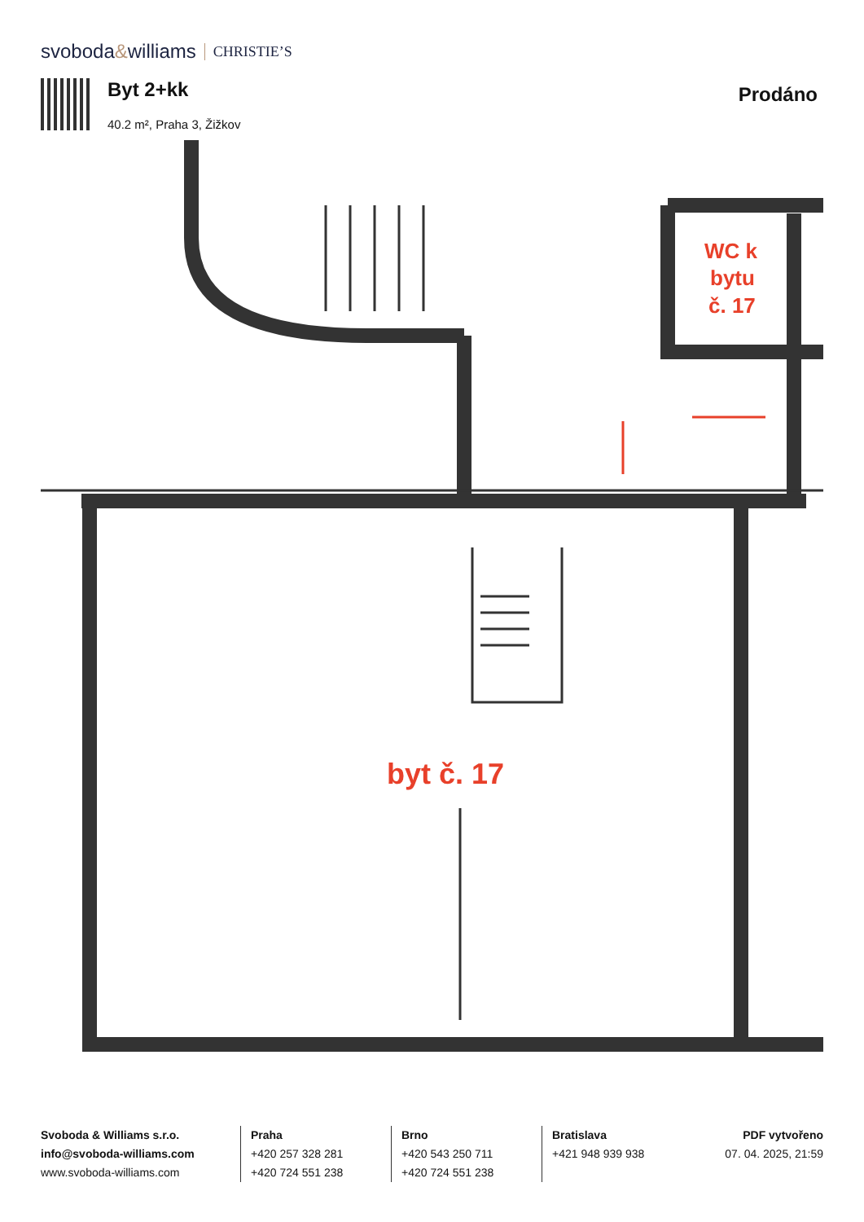svoboda&williams CHRISTIE’S
Byt 2+kk
40.2 m², Praha 3, Žižkov
Prodáno
byt č. 17
WC k
bytu
č. 17
Svoboda & Williams s.r.o.
info@svoboda-williams.com
www.svoboda-williams.com
Praha
+420 257 328 281
+420 724 551 238
Brno
+420 543 250 711
+420 724 551 238
Bratislava
+421 948 939 938
PDF vytvořeno
07. 04. 2025, 21:59